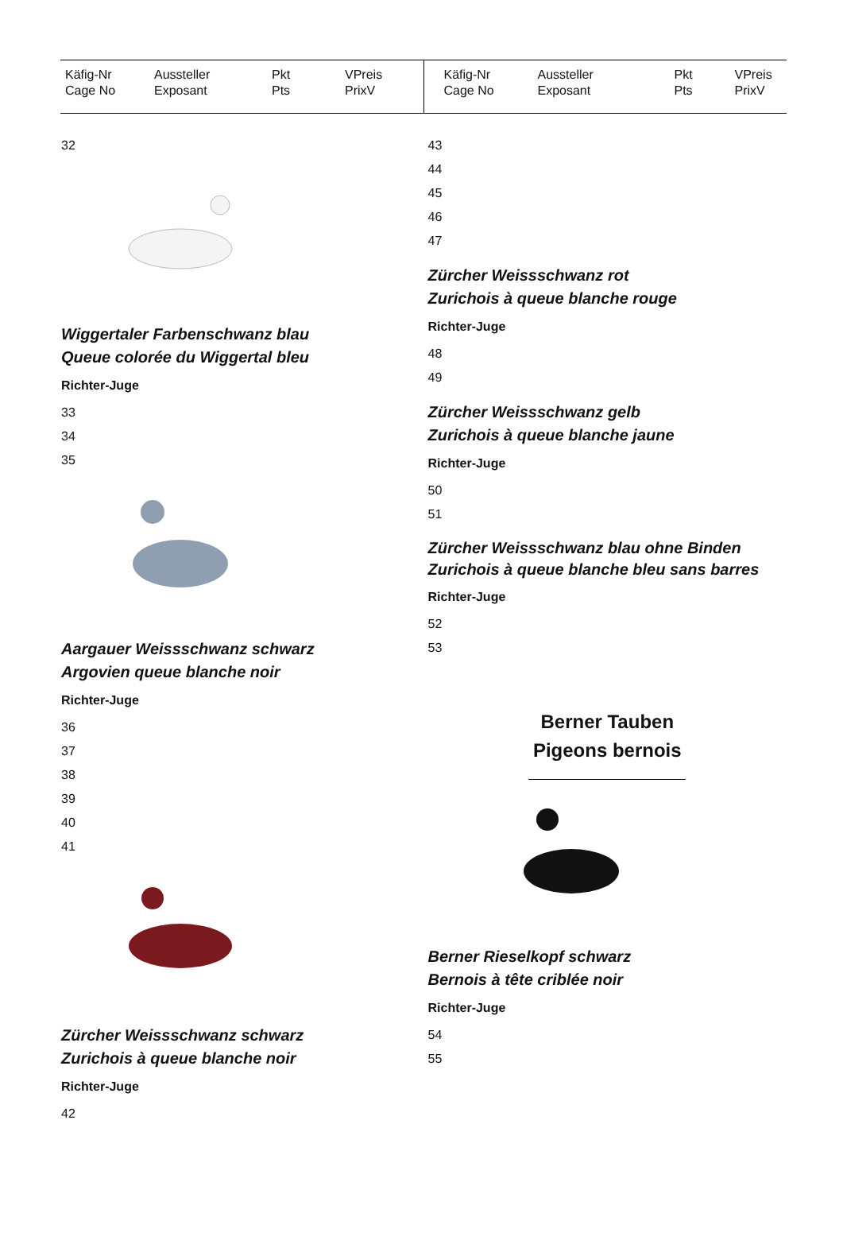Käfig-Nr
Cage No
Aussteller
Exposant
Pkt
Pts
VPreis
PrixV
Käfig-Nr
Cage No
Aussteller
Exposant
Pkt
Pts
VPreis
PrixV
32
Wiggertaler Farbenschwanz blau
Queue colorée du Wiggertal bleu
Richter-Juge
33
34
35
Aargauer Weissschwanz schwarz
Argovien queue blanche noir
Richter-Juge
36
37
38
39
40
41
Zürcher Weissschwanz schwarz
Zurichois à queue blanche noir
Richter-Juge
42
43
44
45
46
47
Zürcher Weissschwanz rot
Zurichois à queue blanche rouge
Richter-Juge
48
49
Zürcher Weissschwanz gelb
Zurichois à queue blanche jaune
Richter-Juge
50
51
Zürcher Weissschwanz blau ohne Binden
Zurichois à queue blanche bleu sans barres
Richter-Juge
52
53
Berner Tauben
Pigeons bernois
Berner Rieselkopf schwarz
Bernois à tête criblée noir
Richter-Juge
54
55